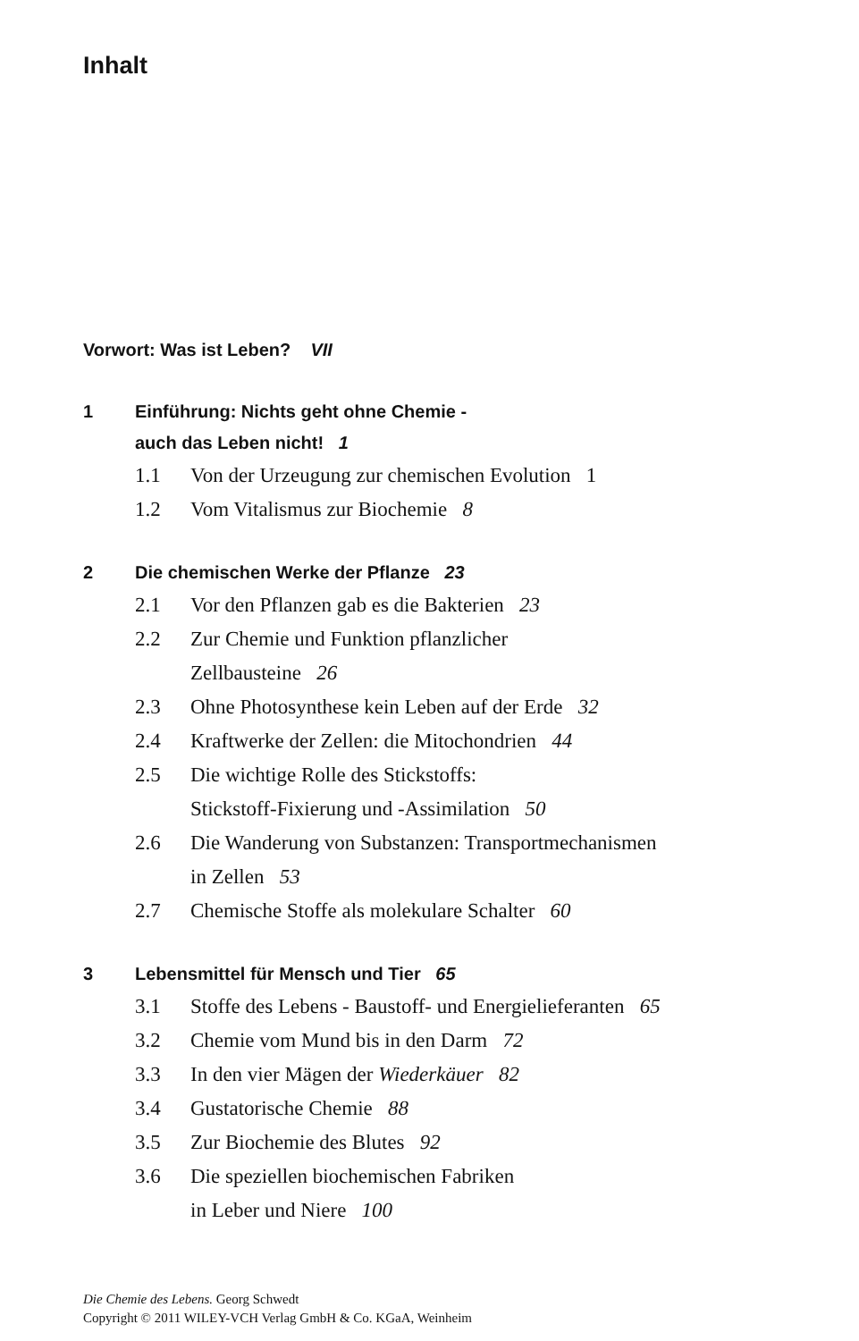Inhalt
Vorwort: Was ist Leben? VII
1 Einführung: Nichts geht ohne Chemie -
auch das Leben nicht! 1
1.1 Von der Urzeugung zur chemischen Evolution 1
1.2 Vom Vitalismus zur Biochemie 8
2 Die chemischen Werke der Pflanze 23
2.1 Vor den Pflanzen gab es die Bakterien 23
2.2 Zur Chemie und Funktion pflanzlicher
Zellbausteine 26
2.3 Ohne Photosynthese kein Leben auf der Erde 32
2.4 Kraftwerke der Zellen: die Mitochondrien 44
2.5 Die wichtige Rolle des Stickstoffs:
Stickstoff-Fixierung und -Assimilation 50
2.6 Die Wanderung von Substanzen: Transportmechanismen
in Zellen 53
2.7 Chemische Stoffe als molekulare Schalter 60
3 Lebensmittel für Mensch und Tier 65
3.1 Stoffe des Lebens - Baustoff- und Energielieferanten 65
3.2 Chemie vom Mund bis in den Darm 72
3.3 In den vier Mägen der Wiederkäuer 82
3.4 Gustatorische Chemie 88
3.5 Zur Biochemie des Blutes 92
3.6 Die speziellen biochemischen Fabriken
in Leber und Niere 100
Die Chemie des Lebens. Georg Schwedt
Copyright © 2011 WILEY-VCH Verlag GmbH & Co. KGaA, Weinheim